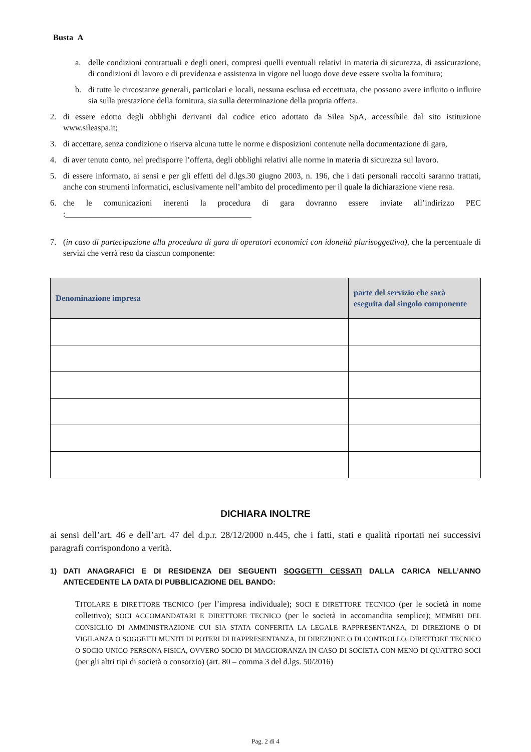Busta A
a. delle condizioni contrattuali e degli oneri, compresi quelli eventuali relativi in materia di sicurezza, di assicurazione, di condizioni di lavoro e di previdenza e assistenza in vigore nel luogo dove deve essere svolta la fornitura;
b. di tutte le circostanze generali, particolari e locali, nessuna esclusa ed eccettuata, che possono avere influito o influire sia sulla prestazione della fornitura, sia sulla determinazione della propria offerta.
2. di essere edotto degli obblighi derivanti dal codice etico adottato da Silea SpA, accessibile dal sito istituzione www.sileaspa.it;
3. di accettare, senza condizione o riserva alcuna tutte le norme e disposizioni contenute nella documentazione di gara,
4. di aver tenuto conto, nel predisporre l’offerta, degli obblighi relativi alle norme in materia di sicurezza sul lavoro.
5. di essere informato, ai sensi e per gli effetti del d.lgs.30 giugno 2003, n. 196, che i dati personali raccolti saranno trattati, anche con strumenti informatici, esclusivamente nell’ambito del procedimento per il quale la dichiarazione viene resa.
6. che le comunicazioni inerenti la procedura di gara dovranno essere inviate all’indirizzo PEC :_____________________________________________
7. (in caso di partecipazione alla procedura di gara di operatori economici con idoneità plurisoggettiva), che la percentuale di servizi che verrà reso da ciascun componente:
| Denominazione impresa | parte del servizio che sarà eseguita dal singolo componente |
| --- | --- |
DICHIARA INOLTRE
ai sensi dell’art. 46 e dell’art. 47 del d.p.r. 28/12/2000 n.445, che i fatti, stati e qualità riportati nei successivi paragrafi corrispondono a verità.
1) DATI ANAGRAFICI E DI RESIDENZA DEI SEGUENTI SOGGETTI CESSATI DALLA CARICA NELL’ANNO ANTECEDENTE LA DATA DI PUBBLICAZIONE DEL BANDO:
TITOLARE E DIRETTORE TECNICO (per l’impresa individuale); SOCI E DIRETTORE TECNICO (per le società in nome collettivo); SOCI ACCOMANDATARI E DIRETTORE TECNICO (per le società in accomandita semplice); MEMBRI DEL CONSIGLIO DI AMMINISTRAZIONE CUI SIA STATA CONFERITA LA LEGALE RAPPRESENTANZA, DI DIREZIONE O DI VIGILANZA O SOGGETTI MUNITI DI POTERI DI RAPPRESENTANZA, DI DIREZIONE O DI CONTROLLO, DIRETTORE TECNICO O SOCIO UNICO PERSONA FISICA, OVVERO SOCIO DI MAGGIORANZA IN CASO DI SOCIETÀ CON MENO DI QUATTRO SOCI (per gli altri tipi di società o consorzio) (art. 80 – comma 3 del d.lgs. 50/2016)
Pag. 2 di 4